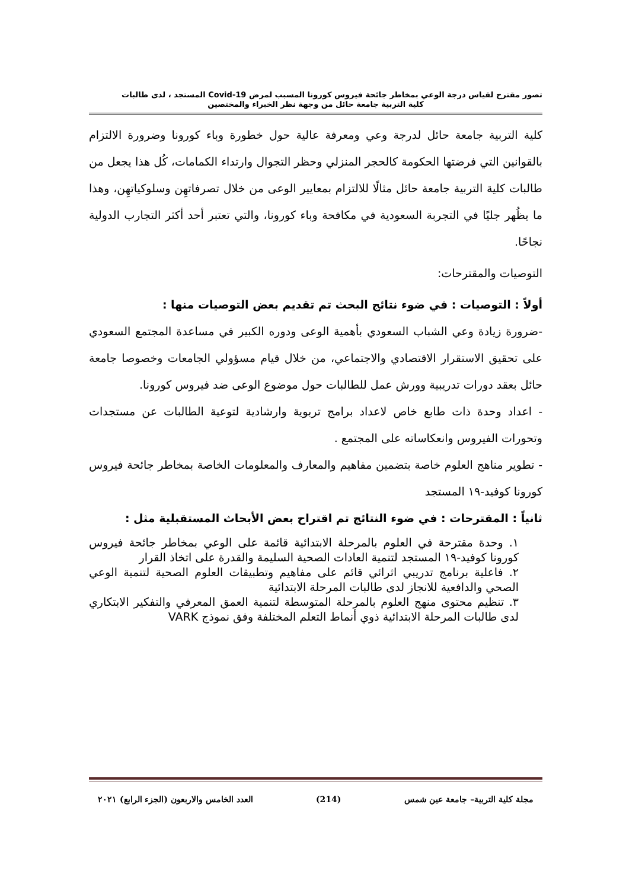تصور مقترح لقياس درجة الوعي بمخاطر جائحة فيروس كورونا المسبب لمرض Covid-19 المستجد ، لدى طالبات
كلية التربية جامعة حائل من وجهة نظر الخبراء والمختصين
كلية التربية جامعة حائل لدرجة وعي ومعرفة عالية حول خطورة وباء كورونا وضرورة الالتزام بالقوانين التي فرضتها الحكومة كالحجر المنزلي وحظر التجوال وارتداء الكمامات، كُل هذا يجعل من طالبات كلية التربية جامعة حائل مثالًا للالتزام بمعايير الوعى من خلال تصرفاتهِن وسلوكياتهِن، وهذا ما يظُهر جليًا في التجربة السعودية في مكافحة وباء كورونا، والتي تعتبر أحد أكثر التجارب الدولية نجاحًا.
التوصيات والمقترحات:
أولاً : التوصيات : في ضوء نتائج البحث تم تقديم بعض التوصيات منها :
-ضرورة زيادة وعي الشباب السعودي بأهمية الوعى ودوره الكبير في مساعدة المجتمع السعودي على تحقيق الاستقرار الاقتصادي والاجتماعي، من خلال قيام مسؤولي الجامعات وخصوصا جامعة حائل بعقد دورات تدريبية وورش عمل للطالبات حول موضوع الوعى ضد فيروس كورونا.
- اعداد وحدة ذات طابع خاص لاعداد برامج تربوية وارشادية لتوعية الطالبات عن مستجدات وتحورات الفيروس وانعكاساته على المجتمع .
- تطوير مناهج العلوم خاصة بتضمين مفاهيم والمعارف والمعلومات الخاصة بمخاطر جائحة فيروس كورونا كوفيد-١٩ المستجد
ثانياً : المقترحات : في ضوء النتائج تم اقتراح بعض الأبحاث المستقبلية مثل :
١. وحدة مقترحة في العلوم بالمرحلة الابتدائية قائمة على الوعي بمخاطر جائحة فيروس كورونا كوفيد-١٩ المستجد لتنمية العادات الصحية السليمة والقدرة على اتخاذ القرار
٢. فاعلية برنامج تدريبي اثرائي قائم على مفاهيم وتطبيقات العلوم الصحية لتنمية الوعي الصحي والدافعية للانجاز لدى طالبات المرحلة الابتدائية
٣. تنظيم محتوى منهج العلوم بالمرحلة المتوسطة لتنمية العمق المعرفي والتفكير الابتكاري لدى طالبات المرحلة الابتدائية ذوي أنماط التعلم المختلفة وفق نموذج VARK
مجلة كلية التربية– جامعة عين شمس (214) العدد الخامس والاربعون (الجزء الرابع) ٢٠٢١